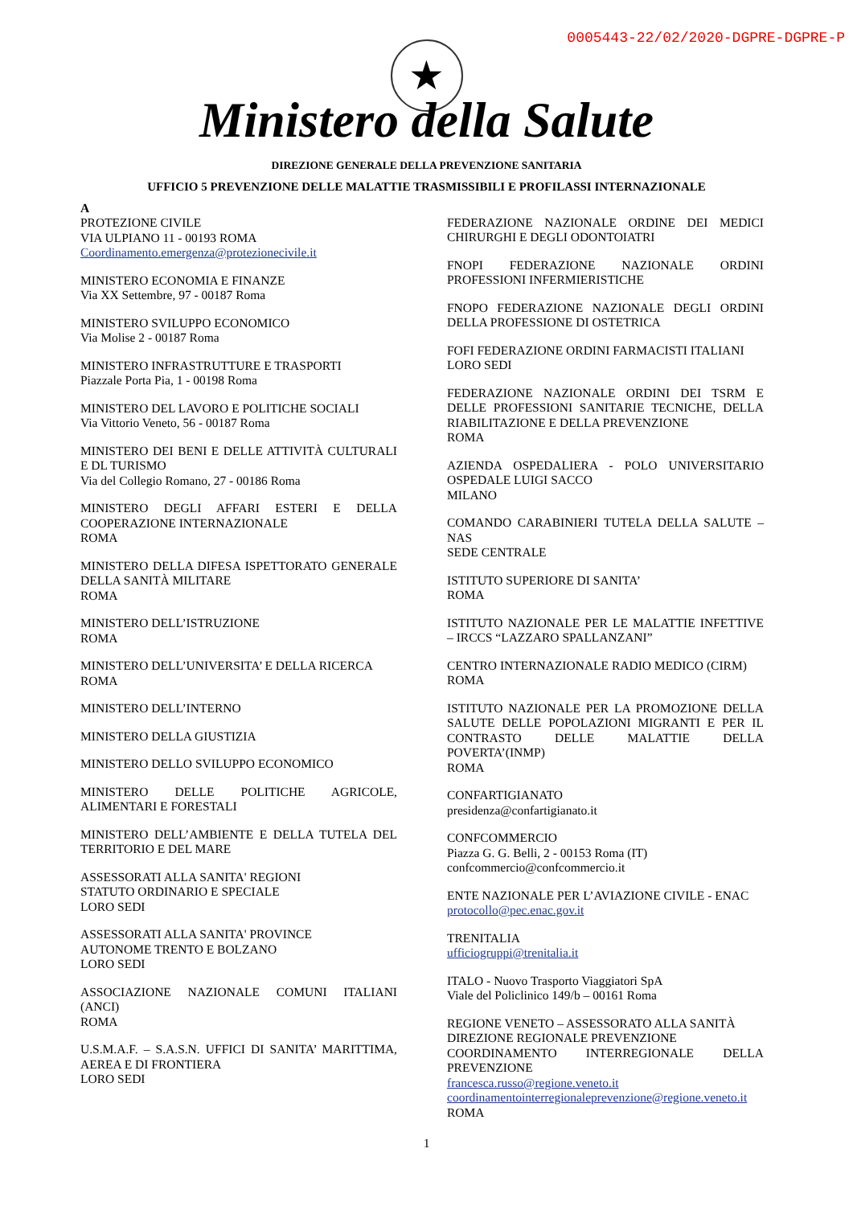0005443-22/02/2020-DGPRE-DGPRE-P
★
Ministero della Salute
DIREZIONE GENERALE DELLA PREVENZIONE SANITARIA
UFFICIO 5 PREVENZIONE DELLE MALATTIE TRASMISSIBILI E PROFILASSI INTERNAZIONALE
A
PROTEZIONE CIVILE
VIA ULPIANO 11 - 00193 ROMA
Coordinamento.emergenza@protezionecivile.it
MINISTERO ECONOMIA E FINANZE
Via XX Settembre, 97 - 00187 Roma
MINISTERO SVILUPPO ECONOMICO
Via Molise 2 - 00187 Roma
MINISTERO INFRASTRUTTURE E TRASPORTI
Piazzale Porta Pia, 1 - 00198 Roma
MINISTERO DEL LAVORO E POLITICHE SOCIALI
Via Vittorio Veneto, 56 - 00187 Roma
MINISTERO DEI BENI E DELLE ATTIVITÀ CULTURALI E DL TURISMO
Via del Collegio Romano, 27 - 00186 Roma
MINISTERO DEGLI AFFARI ESTERI E DELLA COOPERAZIONE INTERNAZIONALE
ROMA
MINISTERO DELLA DIFESA ISPETTORATO GENERALE DELLA SANITÀ MILITARE
ROMA
MINISTERO DELL’ISTRUZIONE
ROMA
MINISTERO DELL’UNIVERSITA’ E DELLA RICERCA
ROMA
MINISTERO DELL’INTERNO
MINISTERO DELLA GIUSTIZIA
MINISTERO DELLO SVILUPPO ECONOMICO
MINISTERO DELLE POLITICHE AGRICOLE, ALIMENTARI E FORESTALI
MINISTERO DELL’AMBIENTE E DELLA TUTELA DEL TERRITORIO E DEL MARE
ASSESSORATI ALLA SANITA' REGIONI
STATUTO ORDINARIO E SPECIALE
LORO SEDI
ASSESSORATI ALLA SANITA' PROVINCE
AUTONOME TRENTO E BOLZANO
LORO SEDI
ASSOCIAZIONE NAZIONALE COMUNI ITALIANI (ANCI)
ROMA
U.S.M.A.F. – S.A.S.N. UFFICI DI SANITA’ MARITTIMA, AEREA E DI FRONTIERA
LORO SEDI
FEDERAZIONE NAZIONALE ORDINE DEI MEDICI CHIRURGHI E DEGLI ODONTOIATRI
FNOPI FEDERAZIONE NAZIONALE ORDINI PROFESSIONI INFERMIERISTICHE
FNOPO FEDERAZIONE NAZIONALE DEGLI ORDINI DELLA PROFESSIONE DI OSTETRICA
FOFI FEDERAZIONE ORDINI FARMACISTI ITALIANI
LORO SEDI
FEDERAZIONE NAZIONALE ORDINI DEI TSRM E DELLE PROFESSIONI SANITARIE TECNICHE, DELLA RIABILITAZIONE E DELLA PREVENZIONE
ROMA
AZIENDA OSPEDALIERA - POLO UNIVERSITARIO OSPEDALE LUIGI SACCO
MILANO
COMANDO CARABINIERI TUTELA DELLA SALUTE – NAS
SEDE CENTRALE
ISTITUTO SUPERIORE DI SANITA’
ROMA
ISTITUTO NAZIONALE PER LE MALATTIE INFETTIVE – IRCCS “LAZZARO SPALLANZANI”
CENTRO INTERNAZIONALE RADIO MEDICO (CIRM)
ROMA
ISTITUTO NAZIONALE PER LA PROMOZIONE DELLA SALUTE DELLE POPOLAZIONI MIGRANTI E PER IL CONTRASTO DELLE MALATTIE DELLA POVERTA’(INMP)
ROMA
CONFARTIGIANATO
presidenza@confartigianato.it
CONFCOMMERCIO
Piazza G. G. Belli, 2 - 00153 Roma (IT)
confcommercio@confcommercio.it
ENTE NAZIONALE PER L’AVIAZIONE CIVILE - ENAC
protocollo@pec.enac.gov.it
TRENITALIA
ufficiogruppi@trenitalia.it
ITALO - Nuovo Trasporto Viaggiatori SpA
Viale del Policlinico 149/b – 00161 Roma
REGIONE VENETO – ASSESSORATO ALLA SANITÀ
DIREZIONE REGIONALE PREVENZIONE
COORDINAMENTO INTERREGIONALE DELLA PREVENZIONE
francesca.russo@regione.veneto.it
coordinamentointerregionaleprevenzione@regione.veneto.it
ROMA
1